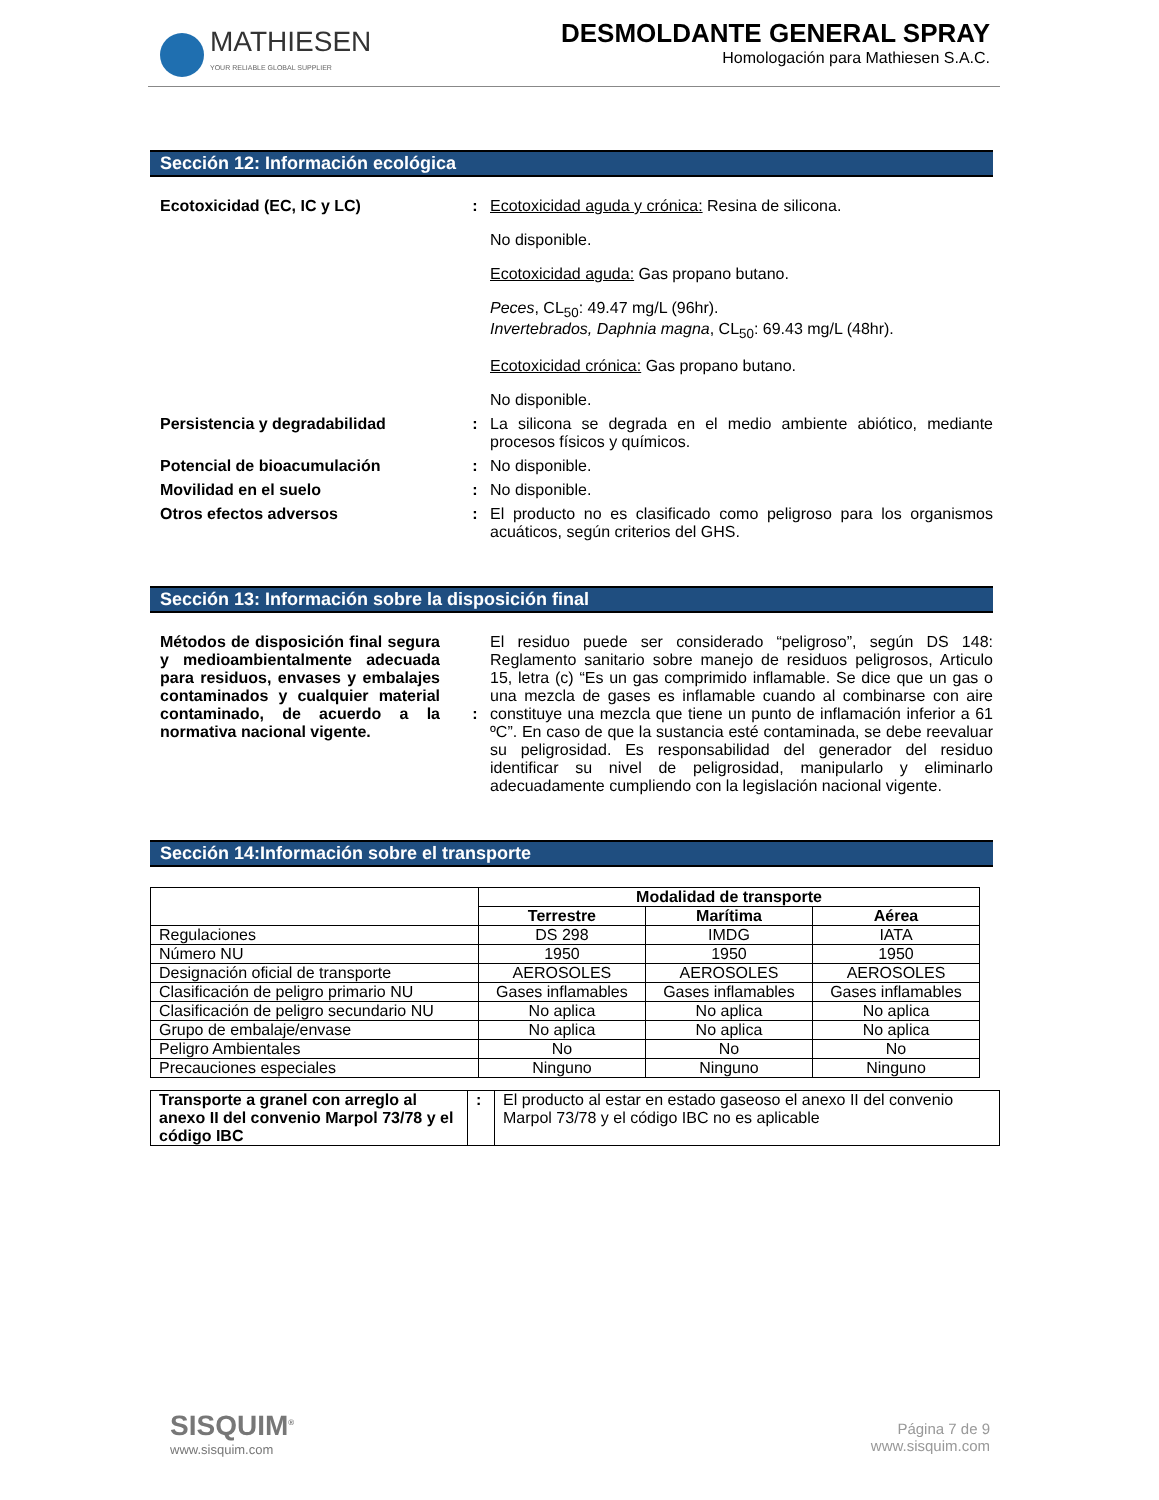MATHIESEN
YOUR RELIABLE GLOBAL SUPPLIER
DESMOLDANTE GENERAL SPRAY
Homologación para Mathiesen S.A.C.
Sección 12: Información ecológica
Ecotoxicidad (EC, IC y LC) : Ecotoxicidad aguda y crónica: Resina de silicona.
No disponible.
Ecotoxicidad aguda: Gas propano butano.
Peces, CL<sub>50</sub>: 49.47 mg/L (96hr).
Invertebrados, Daphnia magna, CL<sub>50</sub>: 69.43 mg/L (48hr).
Ecotoxicidad crónica: Gas propano butano.
No disponible.
Persistencia y degradabilidad : La silicona se degrada en el medio ambiente abiótico, mediante procesos físicos y químicos.
Potencial de bioacumulación : No disponible.
Movilidad en el suelo : No disponible.
Otros efectos adversos : El producto no es clasificado como peligroso para los organismos acuáticos, según criterios del GHS.
Sección 13: Información sobre la disposición final
Métodos de disposición final segura y medioambientalmente adecuada para residuos, envases y embalajes contaminados y cualquier material contaminado, de acuerdo a la normativa nacional vigente.
:
El residuo puede ser considerado “peligroso”, según DS 148: Reglamento sanitario sobre manejo de residuos peligrosos, Articulo 15, letra (c) “Es un gas comprimido inflamable. Se dice que un gas o una mezcla de gases es inflamable cuando al combinarse con aire constituye una mezcla que tiene un punto de inflamación inferior a 61 ºC”. En caso de que la sustancia esté contaminada, se debe reevaluar su peligrosidad. Es responsabilidad del generador del residuo identificar su nivel de peligrosidad, manipularlo y eliminarlo adecuadamente cumpliendo con la legislación nacional vigente.
Sección 14:Información sobre el transporte
| | Modalidad de transporte | | |
| | Terrestre | Marítima | Aérea |
| Regulaciones | DS 298 | IMDG | IATA |
| Número NU | 1950 | 1950 | 1950 |
| Designación oficial de transporte | AEROSOLES | AEROSOLES | AEROSOLES |
| Clasificación de peligro primario NU | Gases inflamables | Gases inflamables | Gases inflamables |
| Clasificación de peligro secundario NU | No aplica | No aplica | No aplica |
| Grupo de embalaje/envase | No aplica | No aplica | No aplica |
| Peligro Ambientales | No | No | No |
| Precauciones especiales | Ninguno | Ninguno | Ninguno |
| Transporte a granel con arreglo al anexo II del convenio Marpol 73/78 y el código IBC | : | El producto al estar en estado gaseoso el anexo II del convenio Marpol 73/78 y el código IBC no es aplicable |
SISQUIM<sup>®</sup>
www.sisquim.com
Página 7 de 9
www.sisquim.com